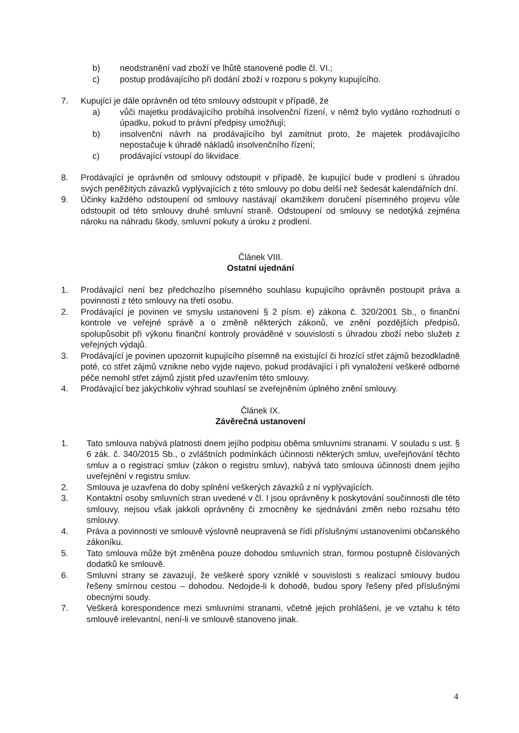b) neodstranění vad zboží ve lhůtě stanovené podle čl. VI.;
c) postup prodávajícího při dodání zboží v rozporu s pokyny kupujícího.
7. Kupující je dále oprávněn od této smlouvy odstoupit v případě, že
a) vůči majetku prodávajícího probíhá insolvenční řízení, v němž bylo vydáno rozhodnutí o úpadku, pokud to právní předpisy umožňují;
b) insolvenční návrh na prodávajícího byl zamítnut proto, že majetek prodávajícího nepostačuje k úhradě nákladů insolvenčního řízení;
c) prodávající vstoupí do likvidace.
8. Prodávající je oprávněn od smlouvy odstoupit v případě, že kupující bude v prodlení s úhradou svých peněžitých závazků vyplývajících z této smlouvy po dobu delší než šedesát kalendářních dní.
9. Účinky každého odstoupení od smlouvy nastávají okamžikem doručení písemného projevu vůle odstoupit od této smlouvy druhé smluvní straně. Odstoupení od smlouvy se nedotýká zejména nároku na náhradu škody, smluvní pokuty a úroku z prodlení.
Článek VIII.
Ostatní ujednání
1. Prodávající není bez předchozího písemného souhlasu kupujícího oprávněn postoupit práva a povinnosti z této smlouvy na třetí osobu.
2. Prodávající je povinen ve smyslu ustanovení § 2 písm. e) zákona č. 320/2001 Sb., o finanční kontrole ve veřejné správě a o změně některých zákonů, ve znění pozdějších předpisů, spolupůsobit při výkonu finanční kontroly prováděné v souvislosti s úhradou zboží nebo služeb z veřejných výdajů.
3. Prodávající je povinen upozornit kupujícího písemně na existující či hrozící střet zájmů bezodkladně poté, co střet zájmů vznikne nebo vyjde najevo, pokud prodávající i při vynaložení veškeré odborné péče nemohl střet zájmů zjistit před uzavřením této smlouvy.
4. Prodávající bez jakýchkoliv výhrad souhlasí se zveřejněním úplného znění smlouvy.
Článek IX.
Závěrečná ustanovení
1. Tato smlouva nabývá platnosti dnem jejího podpisu oběma smluvními stranami. V souladu s ust. § 6 zák. č. 340/2015 Sb., o zvláštních podmínkách účinnosti některých smluv, uveřejňování těchto smluv a o registraci smluv (zákon o registru smluv), nabývá tato smlouva účinnosti dnem jejího uveřejnění v registru smluv.
2. Smlouva je uzavřena do doby splnění veškerých závazků z ní vyplývajících.
3. Kontaktní osoby smluvních stran uvedené v čl. I jsou oprávněny k poskytování součinnosti dle této smlouvy, nejsou však jakkoli oprávněny či zmocněny ke sjednávání změn nebo rozsahu této smlouvy.
4. Práva a povinnosti ve smlouvě výslovně neupravená se řídí příslušnými ustanoveními občanského zákoníku.
5. Tato smlouva může být změněna pouze dohodou smluvních stran, formou postupně číslovaných dodatků ke smlouvě.
6. Smluvní strany se zavazují, že veškeré spory vzniklé v souvislosti s realizací smlouvy budou řešeny smírnou cestou – dohodou. Nedojde-li k dohodě, budou spory řešeny před příslušnými obecnými soudy.
7. Veškerá korespondence mezi smluvními stranami, včetně jejich prohlášení, je ve vztahu k této smlouvě irelevantní, není-li ve smlouvě stanoveno jinak.
4